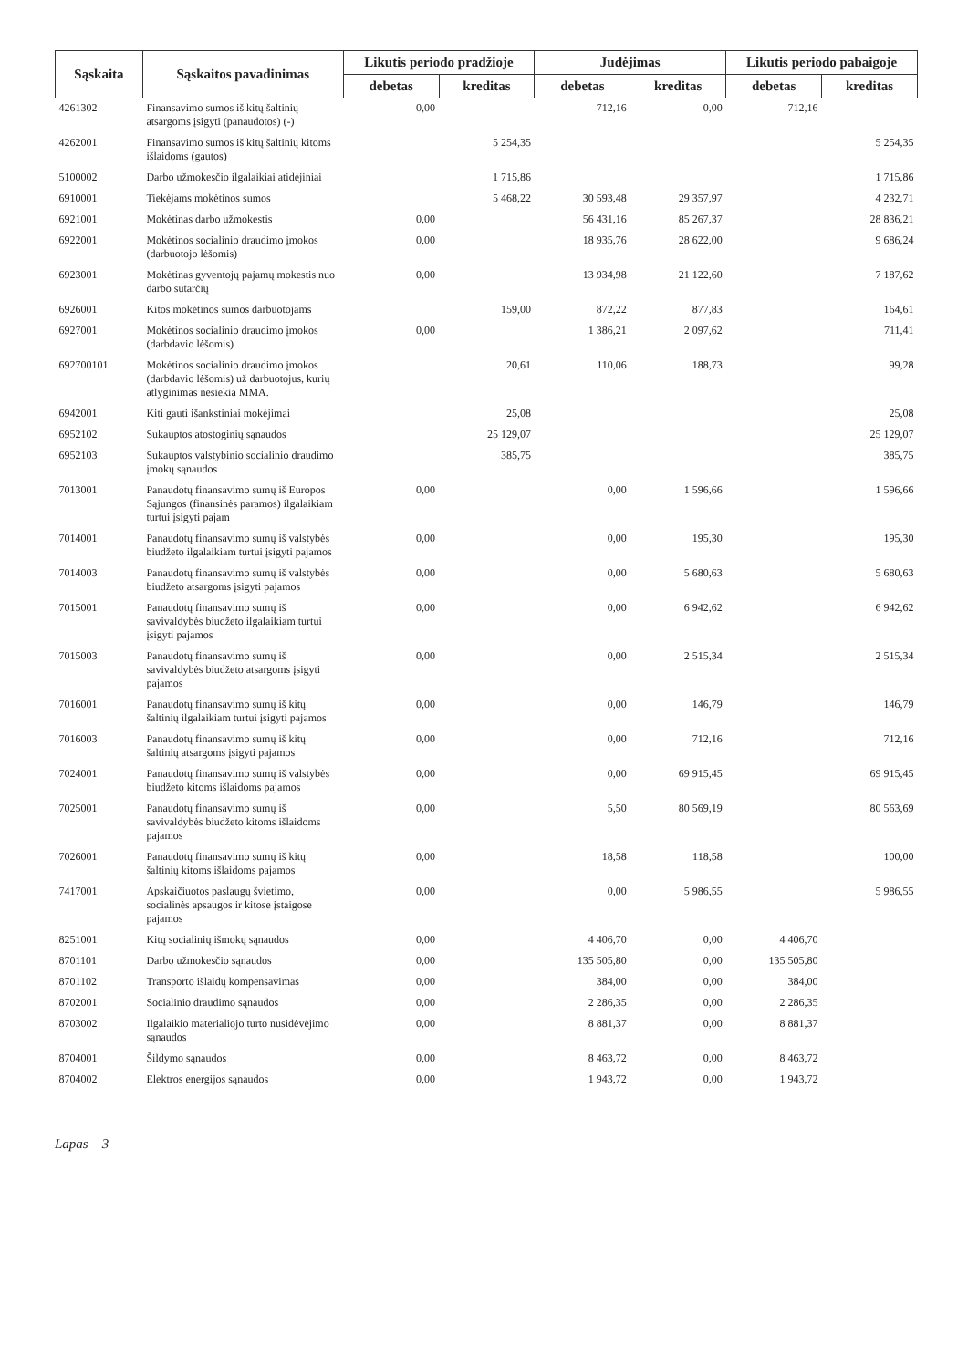| Sąskaita | Sąskaitos pavadinimas | Likutis periodo pradžioje | | Judėjimas | | Likutis periodo pabaigoje | |
| --- | --- | --- | --- | --- | --- | --- | --- |
| | | debetas | kreditas | debetas | kreditas | debetas | kreditas |
| 4261302 | Finansavimo sumos iš kitų šaltinių atsargoms įsigyti (panaudotos) (-) | 0,00 | | 712,16 | 0,00 | 712,16 | |
| 4262001 | Finansavimo sumos iš kitų šaltinių kitoms išlaidoms (gautos) | | 5 254,35 | | | | 5 254,35 |
| 5100002 | Darbo užmokesčio ilgalaikiai atidėjiniai | | 1 715,86 | | | | 1 715,86 |
| 6910001 | Tiekėjams mokėtinos sumos | | 5 468,22 | 30 593,48 | 29 357,97 | | 4 232,71 |
| 6921001 | Mokėtinas darbo užmokestis | 0,00 | | 56 431,16 | 85 267,37 | | 28 836,21 |
| 6922001 | Mokėtinos socialinio draudimo įmokos (darbuotojo lėšomis) | 0,00 | | 18 935,76 | 28 622,00 | | 9 686,24 |
| 6923001 | Mokėtinas gyventojų pajamų mokestis nuo darbo sutarčių | 0,00 | | 13 934,98 | 21 122,60 | | 7 187,62 |
| 6926001 | Kitos mokėtinos sumos darbuotojams | | 159,00 | 872,22 | 877,83 | | 164,61 |
| 6927001 | Mokėtinos socialinio draudimo įmokos (darbdavio lėšomis) | 0,00 | | 1 386,21 | 2 097,62 | | 711,41 |
| 692700101 | Mokėtinos socialinio draudimo įmokos (darbdavio lėšomis) už darbuotojus, kurių atlyginimas nesiekia MMA. | | 20,61 | 110,06 | 188,73 | | 99,28 |
| 6942001 | Kiti gauti išankstiniai mokėjimai | | 25,08 | | | | 25,08 |
| 6952102 | Sukauptos atostoginių sąnaudos | | 25 129,07 | | | | 25 129,07 |
| 6952103 | Sukauptos valstybinio socialinio draudimo įmokų sąnaudos | | 385,75 | | | | 385,75 |
| 7013001 | Panaudotų finansavimo sumų iš Europos Sąjungos (finansinės paramos) ilgalaikiam turtui įsigyti pajam | 0,00 | | 0,00 | 1 596,66 | | 1 596,66 |
| 7014001 | Panaudotų finansavimo sumų iš valstybės biudžeto ilgalaikiam turtui įsigyti pajamos | 0,00 | | 0,00 | 195,30 | | 195,30 |
| 7014003 | Panaudotų finansavimo sumų iš valstybės biudžeto atsargoms įsigyti pajamos | 0,00 | | 0,00 | 5 680,63 | | 5 680,63 |
| 7015001 | Panaudotų finansavimo sumų iš savivaldybės biudžeto ilgalaikiam turtui įsigyti pajamos | 0,00 | | 0,00 | 6 942,62 | | 6 942,62 |
| 7015003 | Panaudotų finansavimo sumų iš savivaldybės biudžeto atsargoms įsigyti pajamos | 0,00 | | 0,00 | 2 515,34 | | 2 515,34 |
| 7016001 | Panaudotų finansavimo sumų iš kitų šaltinių ilgalaikiam turtui įsigyti pajamos | 0,00 | | 0,00 | 146,79 | | 146,79 |
| 7016003 | Panaudotų finansavimo sumų iš kitų šaltinių atsargoms įsigyti pajamos | 0,00 | | 0,00 | 712,16 | | 712,16 |
| 7024001 | Panaudotų finansavimo sumų iš valstybės biudžeto kitoms išlaidoms pajamos | 0,00 | | 0,00 | 69 915,45 | | 69 915,45 |
| 7025001 | Panaudotų finansavimo sumų iš savivaldybės biudžeto kitoms išlaidoms pajamos | 0,00 | | 5,50 | 80 569,19 | | 80 563,69 |
| 7026001 | Panaudotų finansavimo sumų iš kitų šaltinių kitoms išlaidoms pajamos | 0,00 | | 18,58 | 118,58 | | 100,00 |
| 7417001 | Apskaičiuotos paslaugų švietimo, socialinės apsaugos ir kitose įstaigose pajamos | 0,00 | | 0,00 | 5 986,55 | | 5 986,55 |
| 8251001 | Kitų socialinių išmokų sąnaudos | 0,00 | | 4 406,70 | 0,00 | 4 406,70 | |
| 8701101 | Darbo užmokesčio sąnaudos | 0,00 | | 135 505,80 | 0,00 | 135 505,80 | |
| 8701102 | Transporto išlaidų kompensavimas | 0,00 | | 384,00 | 0,00 | 384,00 | |
| 8702001 | Socialinio draudimo sąnaudos | 0,00 | | 2 286,35 | 0,00 | 2 286,35 | |
| 8703002 | Ilgalaikio materialiojo turto nusidėvėjimo sąnaudos | 0,00 | | 8 881,37 | 0,00 | 8 881,37 | |
| 8704001 | Šildymo sąnaudos | 0,00 | | 8 463,72 | 0,00 | 8 463,72 | |
| 8704002 | Elektros energijos sąnaudos | 0,00 | | 1 943,72 | 0,00 | 1 943,72 | |
Lapas 3